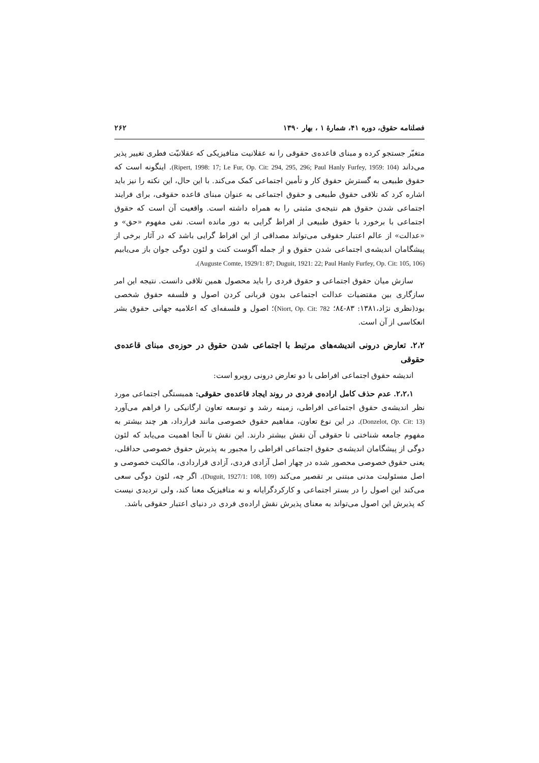فصلنامه حقوق، دوره ۴۱، شمارهٔ ۱ ، بهار ۱۳۹۰ ۲۶۲
متغیّر جستجو کرده و مبنای قاعده‌ی حقوقی را نه عقلانیت متافیزیکی که عقلانیّت فطری تغییر پذیر می‌داند (Ripert, 1998: 17; Le Fur, Op. Cit: 294, 295, 296; Paul Hanly Furfey, 1959: 104). اینگونه است که حقوق طبیعی به گسترش حقوق کار و تأمین اجتماعی کمک می‌کند. با این حال، این نکته را نیز باید اشاره کرد که تلاقی حقوق طبیعی و حقوق اجتماعی به عنوان مبنای قاعده حقوقی، برای فرایند اجتماعی شدن حقوق هم نتیجه‌ی مثبتی را به همراه داشته است. واقعیت آن است که حقوق اجتماعی با برخورد با حقوق طبیعی از افراط گرایی به دور مانده است. نفی مفهوم «حق» و «عدالت» از عالم اعتبار حقوقی می‌تواند مصداقی از این افراط گرایی باشد که در آثار برخی از پیشگامان اندیشه‌ی اجتماعی شدن حقوق و از جمله آگوست کنت و لئون دوگی جوان باز می‌یابیم (Auguste Comte, 1929/1: 87; Duguit, 1921: 22; Paul Hanly Furfey, Op. Cit: 105, 106).
سازش میان حقوق اجتماعی و حقوق فردی را باید محصول همین تلاقی دانست. نتیجه این امر سازگاری بین مقتضیات عدالت اجتماعی بدون قربانی کردن اصول و فلسفه حقوق شخصی بود(نظری نژاد،۱۳۸۱: ۸۳-۸٤؛ Niort, Op. Cit: 782)؛ اصول و فلسفه‌ای که اعلامیه جهانی حقوق بشر انعکاسی از آن است.
۲،۲. تعارض درونی اندیشه‌های مرتبط با اجتماعی شدن حقوق در حوزه‌ی مبنای قاعده‌ی حقوقی
اندیشه حقوق اجتماعی افراطی با دو تعارض درونی روبرو است:
۲،۲،۱. عدم حذف کامل اراده‌ی فردی در روند ایجاد قاعده‌ی حقوقی: همبستگی اجتماعی مورد نظر اندیشه‌ی حقوق اجتماعی افراطی، زمینه رشد و توسعه تعاون ارگانیکی را فراهم می‌آورد (Donzelot, Op. Cit: 13). در این نوع تعاون، مفاهیم حقوق خصوصی مانند قرارداد، هر چند بیشتر به مفهوم جامعه شناختی تا حقوقی آن نقش بیشتر دارند. این نقش تا آنجا اهمیت می‌یابد که لئون دوگی از پیشگامان اندیشه‌ی حقوق اجتماعی افراطی را مجبور به پذیرش حقوق خصوصی حداقلی، یعنی حقوق خصوصی محصور شده در چهار اصل آزادی فردی، آزادی قراردادی، مالکیت خصوصی و اصل مسئولیت مدنی مبتنی بر تقصیر می‌کند (Duguit, 1927/1: 108, 109). اگر چه، لئون دوگی سعی می‌کند این اصول را در بستر اجتماعی و کارکردگرایانه و نه متافیزیک معنا کند، ولی تردیدی نیست که پذیرش این اصول می‌تواند به معنای پذیرش نقش اراده‌ی فردی در دنیای اعتبار حقوقی باشد.